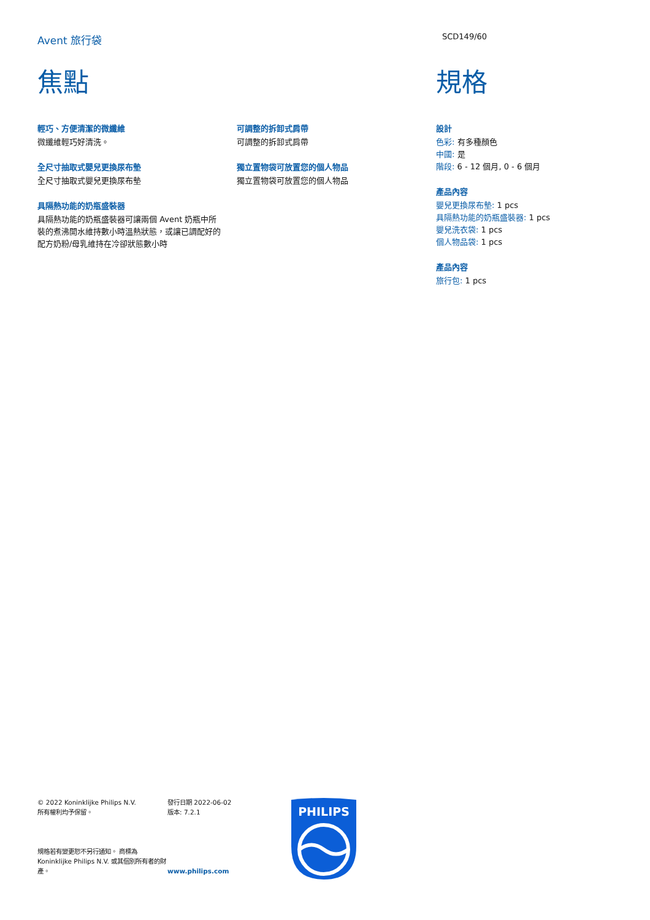Avent 旅行袋 SCD149/60
焦點
輕巧、方便清潔的微纖維
微纖維輕巧好清洗。
全尺寸抽取式嬰兒更換尿布墊
全尺寸抽取式嬰兒更換尿布墊
具隔熱功能的奶瓶盛裝器
具隔熱功能的奶瓶盛裝器可讓兩個 Avent 奶瓶中所裝的煮沸開水維持數小時溫熱狀態，或讓已調配好的配方奶粉/母乳維持在冷卻狀態數小時
可調整的拆卸式肩帶
可調整的拆卸式肩帶
獨立置物袋可放置您的個人物品
獨立置物袋可放置您的個人物品
規格
設計
色彩: 有多種顏色
中國: 是
階段: 6 - 12 個月, 0 - 6 個月
產品內容
嬰兒更換尿布墊: 1 pcs
具隔熱功能的奶瓶盛裝器: 1 pcs
嬰兒洗衣袋: 1 pcs
個人物品袋: 1 pcs
產品內容
旅行包: 1 pcs
© 2022 Koninklijke Philips N.V.
所有權利均予保留。
規格若有變更恕不另行通知。 商標為 Koninklijke Philips N.V. 或其個別所有者的財產。
發行日期 2022-06-02
版本: 7.2.1
www.philips.com
PHILIPS